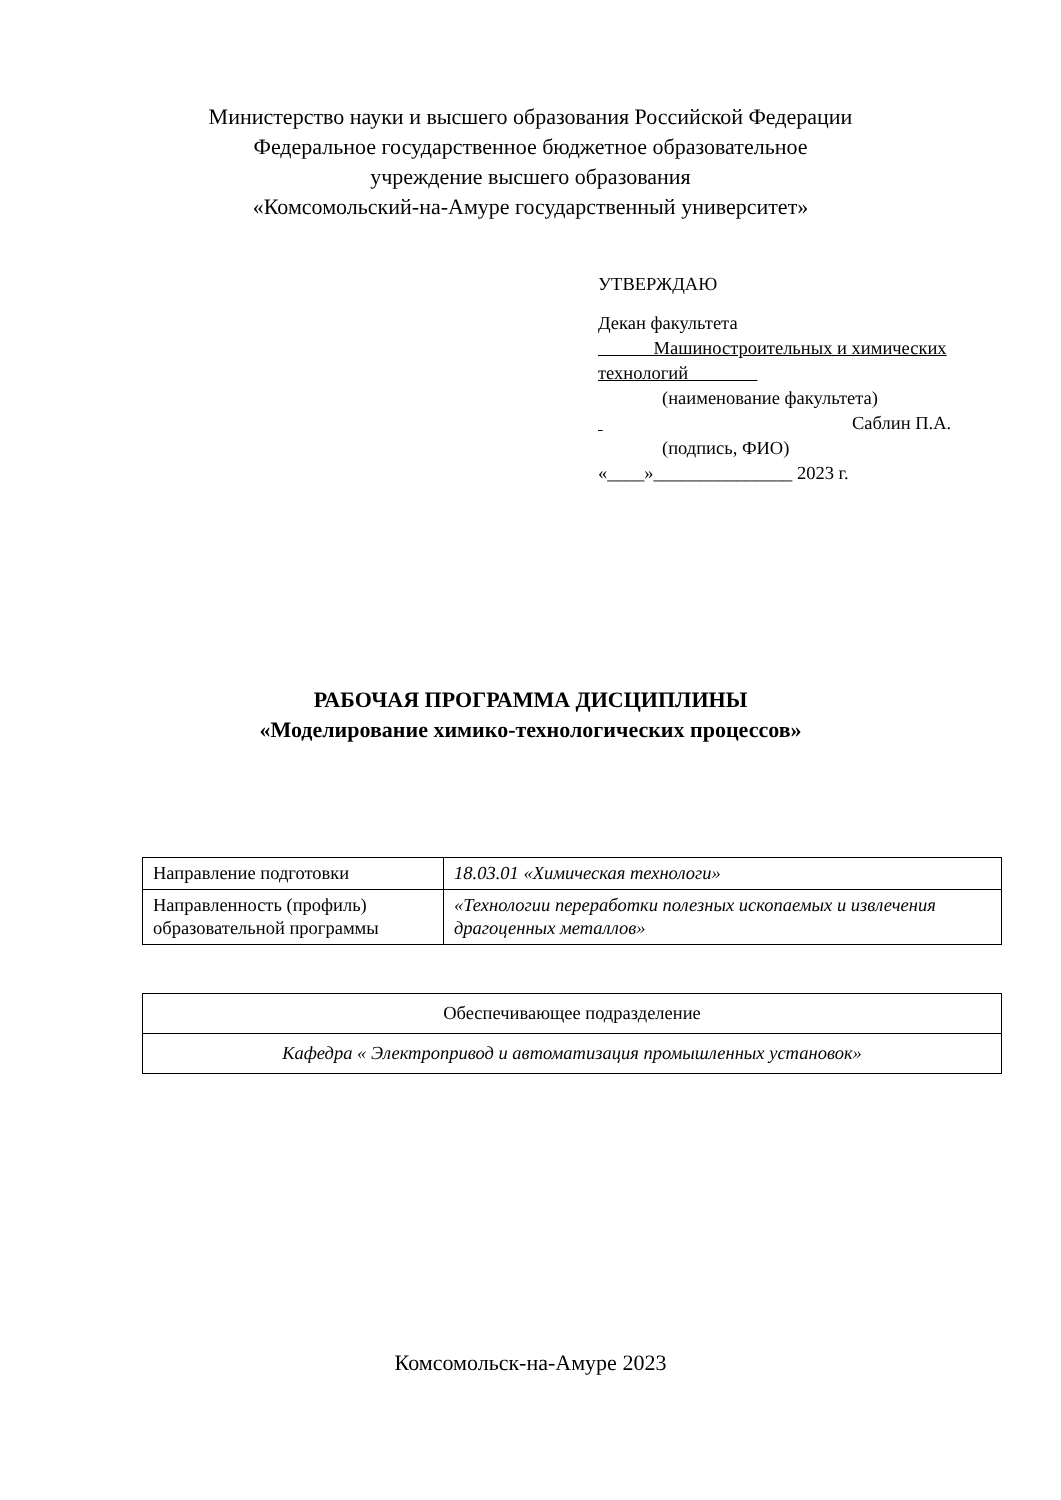Министерство науки и высшего образования Российской Федерации
Федеральное государственное бюджетное образовательное
учреждение высшего образования
«Комсомольский-на-Амуре государственный университет»
УТВЕРЖДАЮ
Декан факультета
Машиностроительных и химических технологий
(наименование факультета)
Саблин П.А.
(подпись, ФИО)
«____»_______________ 2023 г.
РАБОЧАЯ ПРОГРАММА ДИСЦИПЛИНЫ
«Моделирование химико-технологических процессов»
| Направление подготовки | 18.03.01 «Химическая технологи» |
| Направленность (профиль) образовательной программы | «Технологии переработки полезных ископаемых и извлечения драгоценных металлов» |
| Обеспечивающее подразделение |
| Кафедра « Электропривод и автоматизация промышленных установок» |
Комсомольск-на-Амуре 2023